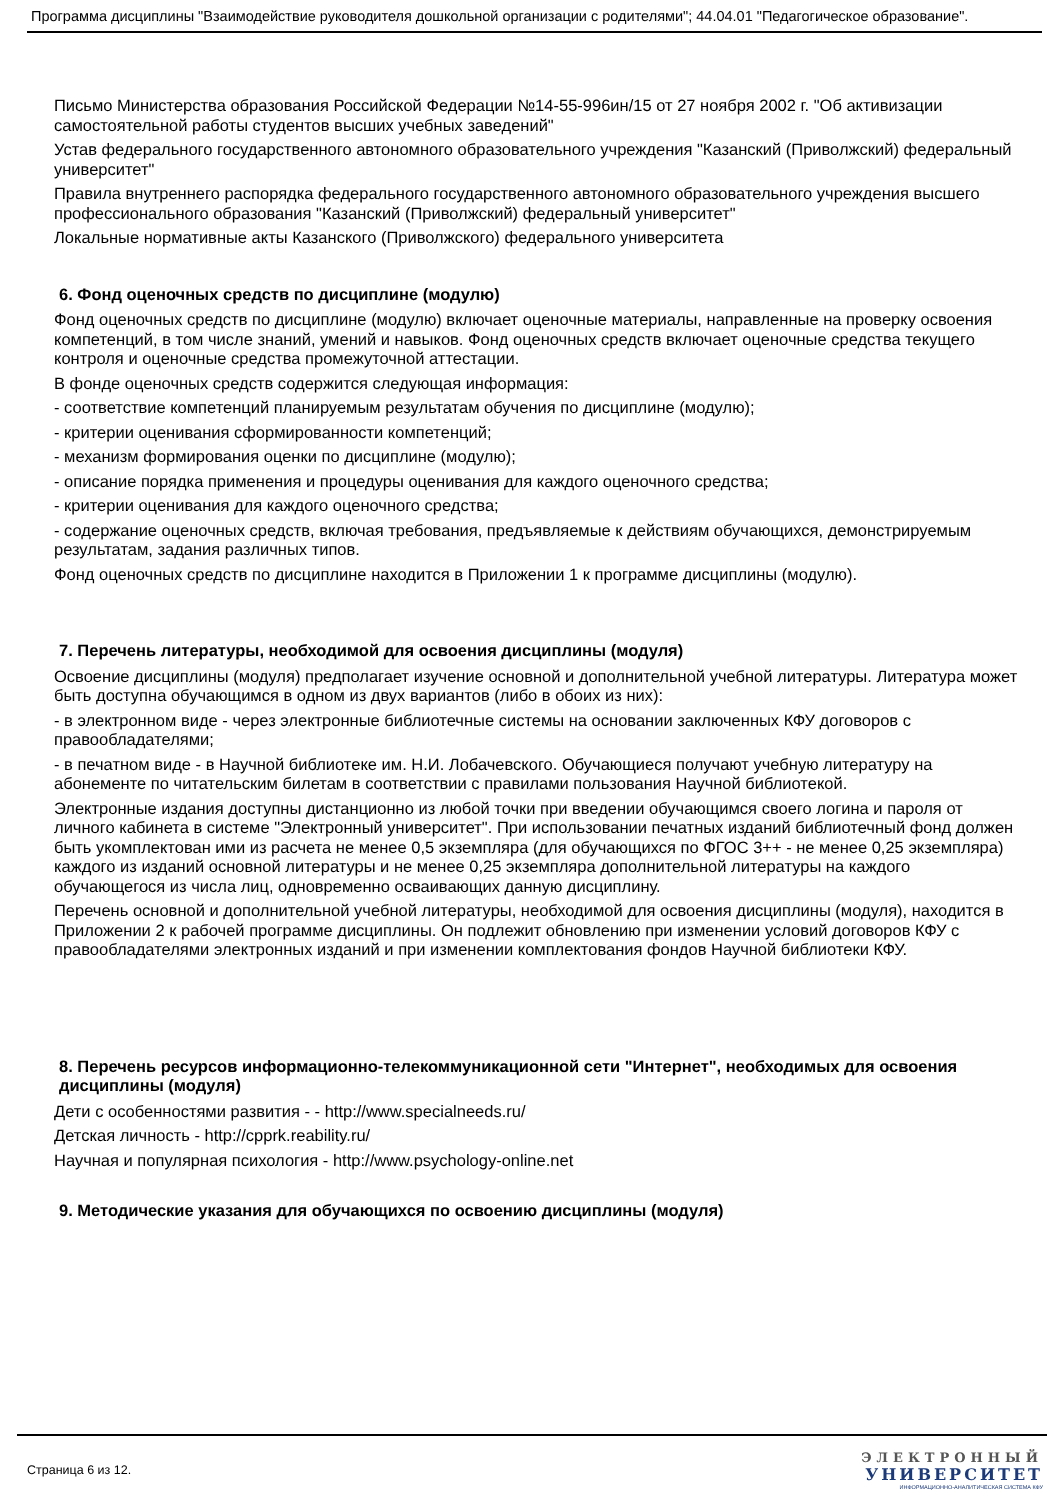Программа дисциплины "Взаимодействие руководителя дошкольной организации с родителями"; 44.04.01 "Педагогическое образование".
Письмо Министерства образования Российской Федерации №14-55-996ин/15 от 27 ноября 2002 г. "Об активизации самостоятельной работы студентов высших учебных заведений"
Устав федерального государственного автономного образовательного учреждения "Казанский (Приволжский) федеральный университет"
Правила внутреннего распорядка федерального государственного автономного образовательного учреждения высшего профессионального образования "Казанский (Приволжский) федеральный университет"
Локальные нормативные акты Казанского (Приволжского) федерального университета
6. Фонд оценочных средств по дисциплине (модулю)
Фонд оценочных средств по дисциплине (модулю) включает оценочные материалы, направленные на проверку освоения компетенций, в том числе знаний, умений и навыков. Фонд оценочных средств включает оценочные средства текущего контроля и оценочные средства промежуточной аттестации.
В фонде оценочных средств содержится следующая информация:
- соответствие компетенций планируемым результатам обучения по дисциплине (модулю);
- критерии оценивания сформированности компетенций;
- механизм формирования оценки по дисциплине (модулю);
- описание порядка применения и процедуры оценивания для каждого оценочного средства;
- критерии оценивания для каждого оценочного средства;
- содержание оценочных средств, включая требования, предъявляемые к действиям обучающихся, демонстрируемым результатам, задания различных типов.
Фонд оценочных средств по дисциплине находится в Приложении 1 к программе дисциплины (модулю).
7. Перечень литературы, необходимой для освоения дисциплины (модуля)
Освоение дисциплины (модуля) предполагает изучение основной и дополнительной учебной литературы. Литература может быть доступна обучающимся в одном из двух вариантов (либо в обоих из них):
- в электронном виде - через электронные библиотечные системы на основании заключенных КФУ договоров с правообладателями;
- в печатном виде - в Научной библиотеке им. Н.И. Лобачевского. Обучающиеся получают учебную литературу на абонементе по читательским билетам в соответствии с правилами пользования Научной библиотекой.
Электронные издания доступны дистанционно из любой точки при введении обучающимся своего логина и пароля от личного кабинета в системе "Электронный университет". При использовании печатных изданий библиотечный фонд должен быть укомплектован ими из расчета не менее 0,5 экземпляра (для обучающихся по ФГОС 3++ - не менее 0,25 экземпляра) каждого из изданий основной литературы и не менее 0,25 экземпляра дополнительной литературы на каждого обучающегося из числа лиц, одновременно осваивающих данную дисциплину.
Перечень основной и дополнительной учебной литературы, необходимой для освоения дисциплины (модуля), находится в Приложении 2 к рабочей программе дисциплины. Он подлежит обновлению при изменении условий договоров КФУ с правообладателями электронных изданий и при изменении комплектования фондов Научной библиотеки КФУ.
8. Перечень ресурсов информационно-телекоммуникационной сети "Интернет", необходимых для освоения дисциплины (модуля)
Дети с особенностями развития - - http://www.specialneeds.ru/
Детская личность - http://cpprk.reability.ru/
Научная и популярная психология - http://www.psychology-online.net
9. Методические указания для обучающихся по освоению дисциплины (модуля)
Страница 6 из 12.
ЭЛЕКТРОННЫЙ
УНИВЕРСИТЕТ
ИНФОРМАЦИОННО-АНАЛИТИЧЕСКАЯ СИСТЕМА КФУ